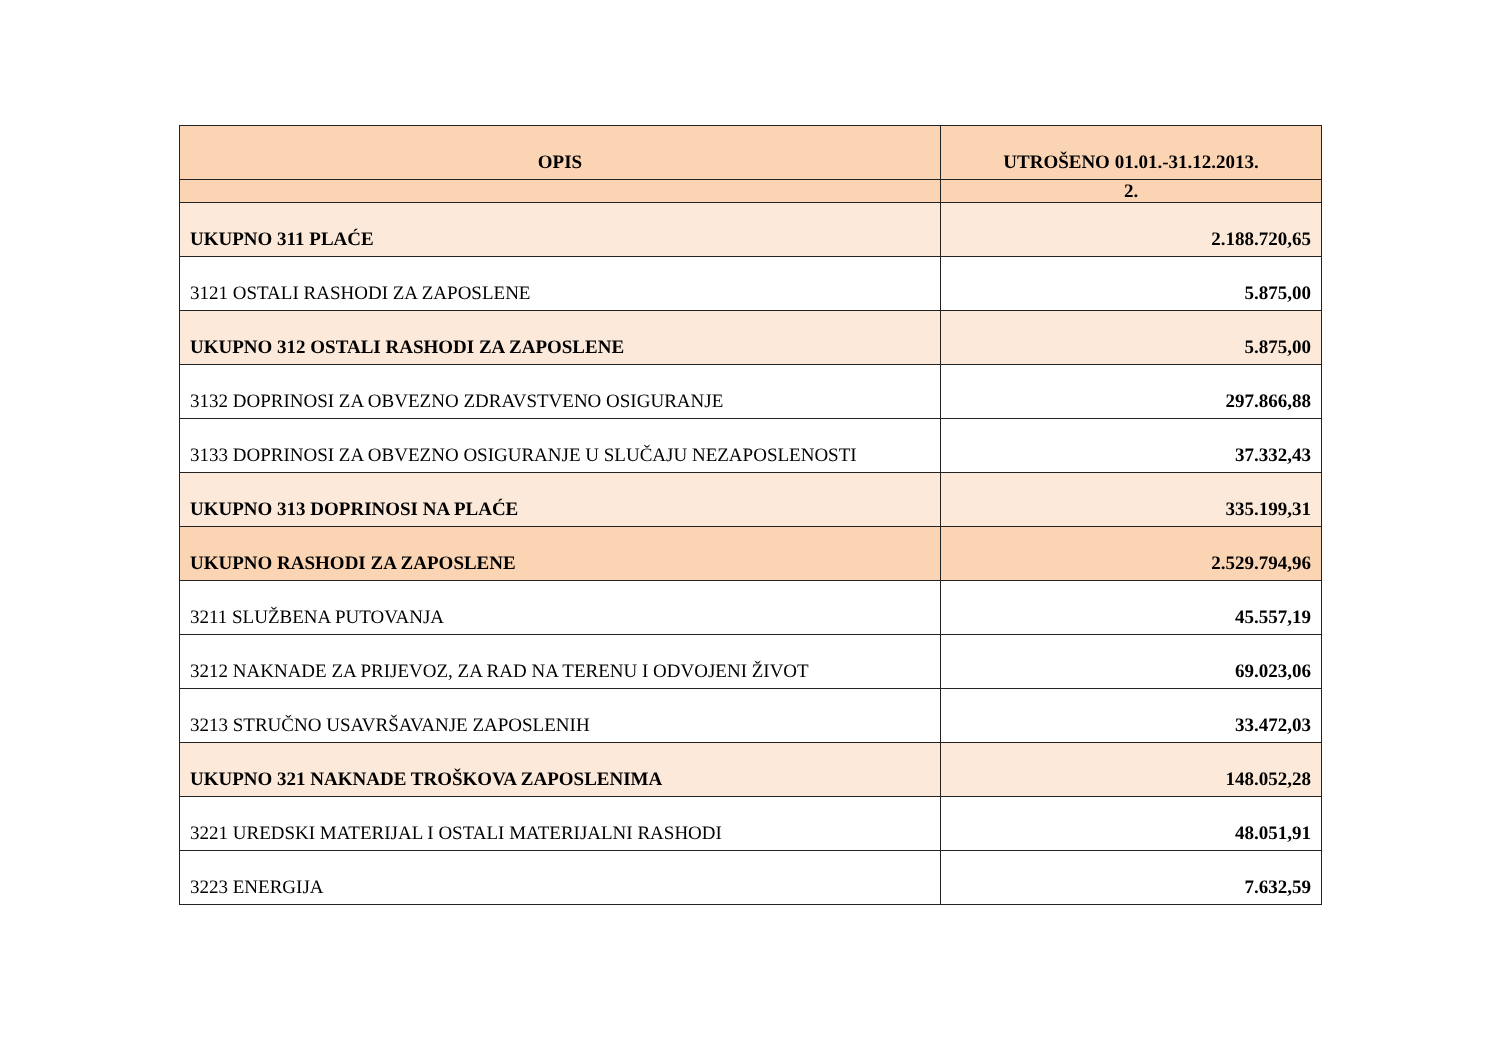| OPIS | UTROŠENO 01.01.-31.12.2013. |
| --- | --- |
| | 2. |
| UKUPNO 311 PLAĆE | 2.188.720,65 |
| 3121 OSTALI RASHODI ZA ZAPOSLENE | 5.875,00 |
| UKUPNO 312 OSTALI RASHODI ZA ZAPOSLENE | 5.875,00 |
| 3132 DOPRINOSI ZA OBVEZNO ZDRAVSTVENO OSIGURANJE | 297.866,88 |
| 3133 DOPRINOSI ZA OBVEZNO OSIGURANJE U SLUČAJU NEZAPOSLENOSTI | 37.332,43 |
| UKUPNO 313 DOPRINOSI NA PLAĆE | 335.199,31 |
| UKUPNO RASHODI ZA ZAPOSLENE | 2.529.794,96 |
| 3211 SLUŽBENA PUTOVANJA | 45.557,19 |
| 3212 NAKNADE ZA PRIJEVOZ, ZA RAD NA TERENU I ODVOJENI ŽIVOT | 69.023,06 |
| 3213 STRUČNO USAVRŠAVANJE ZAPOSLENIH | 33.472,03 |
| UKUPNO 321 NAKNADE TROŠKOVA ZAPOSLENIMA | 148.052,28 |
| 3221 UREDSKI MATERIJAL I OSTALI MATERIJALNI RASHODI | 48.051,91 |
| 3223 ENERGIJA | 7.632,59 |